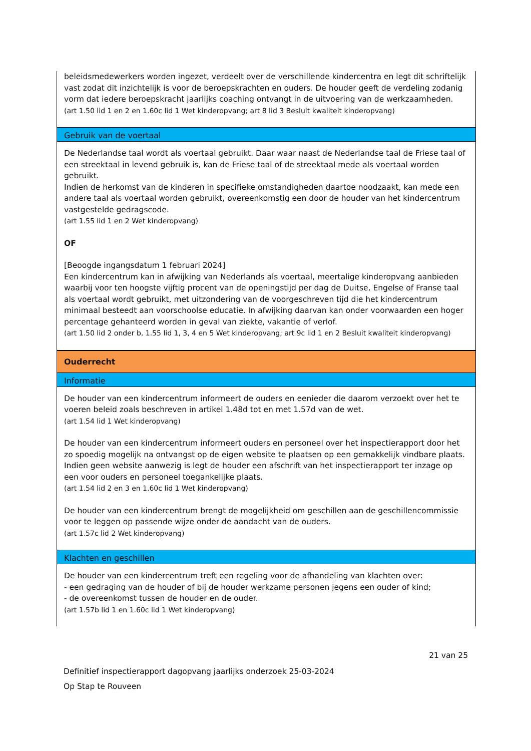beleidsmedewerkers worden ingezet, verdeelt over de verschillende kindercentra en legt dit schriftelijk vast zodat dit inzichtelijk is voor de beroepskrachten en ouders. De houder geeft de verdeling zodanig vorm dat iedere beroepskracht jaarlijks coaching ontvangt in de uitvoering van de werkzaamheden.
(art 1.50 lid 1 en 2 en 1.60c lid 1 Wet kinderopvang; art 8 lid 3 Besluit kwaliteit kinderopvang)
Gebruik van de voertaal
De Nederlandse taal wordt als voertaal gebruikt. Daar waar naast de Nederlandse taal de Friese taal of een streektaal in levend gebruik is, kan de Friese taal of de streektaal mede als voertaal worden gebruikt.
Indien de herkomst van de kinderen in specifieke omstandigheden daartoe noodzaakt, kan mede een andere taal als voertaal worden gebruikt, overeenkomstig een door de houder van het kindercentrum vastgestelde gedragscode.
(art 1.55 lid 1 en 2 Wet kinderopvang)
OF
[Beoogde ingangsdatum 1 februari 2024]
Een kindercentrum kan in afwijking van Nederlands als voertaal, meertalige kinderopvang aanbieden waarbij voor ten hoogste vijftig procent van de openingstijd per dag de Duitse, Engelse of Franse taal als voertaal wordt gebruikt, met uitzondering van de voorgeschreven tijd die het kindercentrum minimaal besteedt aan voorschoolse educatie. In afwijking daarvan kan onder voorwaarden een hoger percentage gehanteerd worden in geval van ziekte, vakantie of verlof.
(art 1.50 lid 2 onder b, 1.55 lid 1, 3, 4 en 5 Wet kinderopvang; art 9c lid 1 en 2 Besluit kwaliteit kinderopvang)
Ouderrecht
Informatie
De houder van een kindercentrum informeert de ouders en eenieder die daarom verzoekt over het te voeren beleid zoals beschreven in artikel 1.48d tot en met 1.57d van de wet.
(art 1.54 lid 1 Wet kinderopvang)
De houder van een kindercentrum informeert ouders en personeel over het inspectierapport door het zo spoedig mogelijk na ontvangst op de eigen website te plaatsen op een gemakkelijk vindbare plaats. Indien geen website aanwezig is legt de houder een afschrift van het inspectierapport ter inzage op een voor ouders en personeel toegankelijke plaats.
(art 1.54 lid 2 en 3 en 1.60c lid 1 Wet kinderopvang)
De houder van een kindercentrum brengt de mogelijkheid om geschillen aan de geschillencommissie voor te leggen op passende wijze onder de aandacht van de ouders.
(art 1.57c lid 2 Wet kinderopvang)
Klachten en geschillen
De houder van een kindercentrum treft een regeling voor de afhandeling van klachten over:
- een gedraging van de houder of bij de houder werkzame personen jegens een ouder of kind;
- de overeenkomst tussen de houder en de ouder.
(art 1.57b lid 1 en 1.60c lid 1 Wet kinderopvang)
21 van 25
Definitief inspectierapport dagopvang jaarlijks onderzoek 25-03-2024
Op Stap te Rouveen